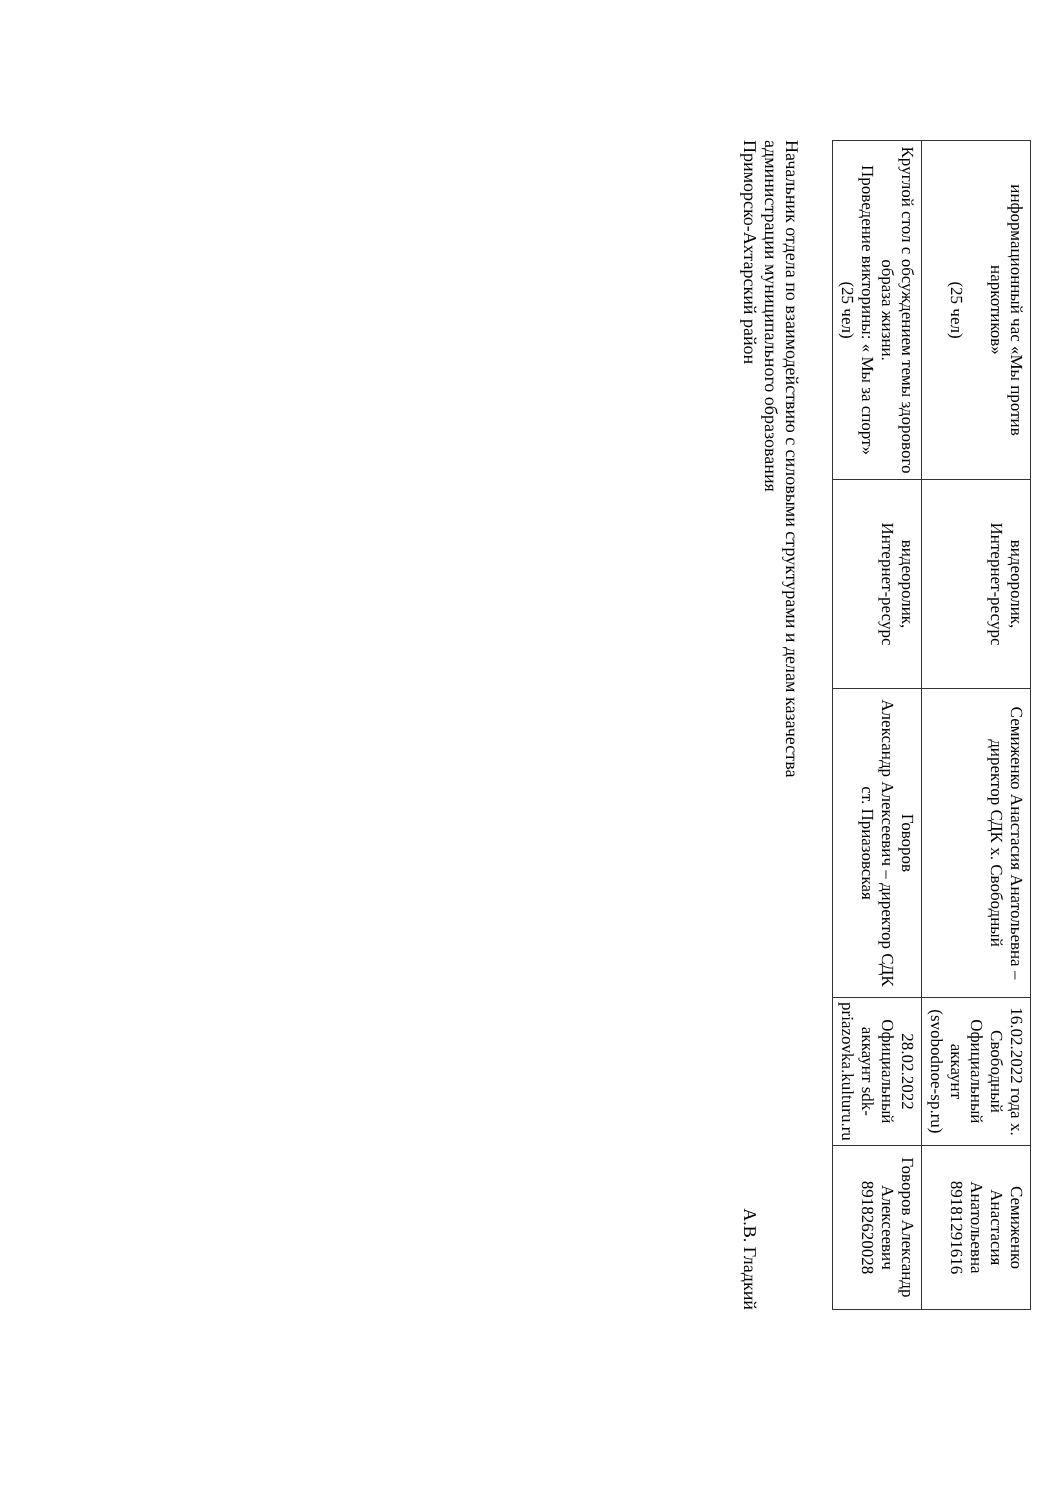| информационный час «Мы против наркотиков» (25 чел) | видеоролик, Интернет-ресурс | Семиженко Анастасия Анатольевна – директор СДК х. Свободный | 16.02.2022 года х. Свободный Официальный аккаунт (svobodnoe-sp.ru) | Семиженко Анастасия Анатольевна 89181291616 |
| Круглой стол с обсуждением темы здорового образа жизни. Проведение викторины: « Мы за спорт» (25 чел) | видеоролик, Интернет-ресурс | Говоров Александр Алексеевич – директор СДК ст. Приазовская | 28.02.2022 Официальный аккаунт sdk-priazovka.kulturu.ru | Говоров Александр Алексеевич 89182620028 |
Начальник отдела по взаимодействию с силовыми структурами и делам казачества
администрации муниципального образования
Приморско-Ахтарский район
А.В. Гладкий